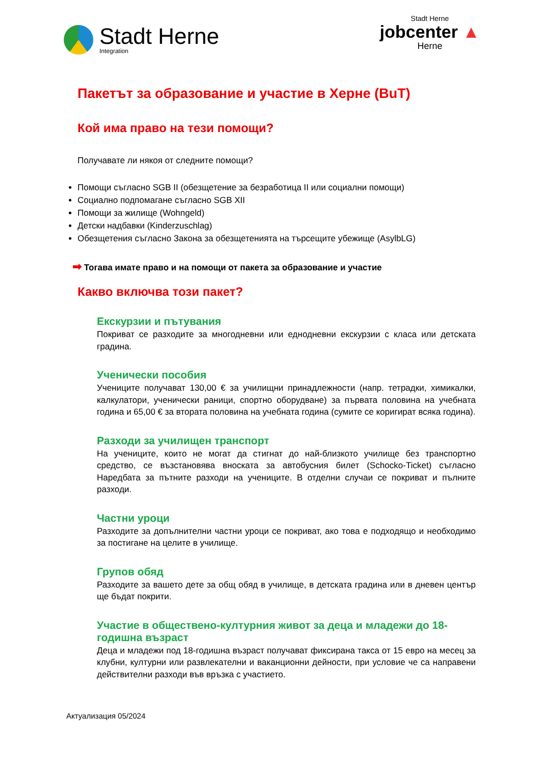Stadt Herne
Integration
Stadt Herne
jobcenter ▲
Herne
Пакетът за образование и участие в Херне (BuT)
Кой има право на тези помощи?
Получавате ли някоя от следните помощи?
Помощи съгласно SGB II (обезщетение за безработица II или социални помощи)
Социално подпомагане съгласно SGB XII
Помощи за жилище (Wohngeld)
Детски надбавки (Kinderzuschlag)
Обезщетения съгласно Закона за обезщетенията на търсещите убежище (AsylbLG)
➡ Тогава имате право и на помощи от пакета за образование и участие
Какво включва този пакет?
Екскурзии и пътувания
Покриват се разходите за многодневни или еднодневни екскурзии с класа или детската градина.
Ученически пособия
Учениците получават 130,00 € за училищни принадлежности (напр. тетрадки, химикалки, калкулатори, ученически раници, спортно оборудване) за първата половина на учебната година и 65,00 € за втората половина на учебната година (сумите се коригират всяка година).
Разходи за училищен транспорт
На учениците, които не могат да стигнат до най-близкото училище без транспортно средство, се възстановява вноската за автобусния билет (Schocko-Ticket) съгласно Наредбата за пътните разходи на учениците. В отделни случаи се покриват и пълните разходи.
Частни уроци
Разходите за допълнителни частни уроци се покриват, ако това е подходящо и необходимо за постигане на целите в училище.
Групов обяд
Разходите за вашето дете за общ обяд в училище, в детската градина или в дневен център ще бъдат покрити.
Участие в обществено-културния живот за деца и младежи до 18-годишна възраст
Деца и младежи под 18-годишна възраст получават фиксирана такса от 15 евро на месец за клубни, културни или развлекателни и ваканционни дейности, при условие че са направени действителни разходи във връзка с участието.
Актуализация 05/2024